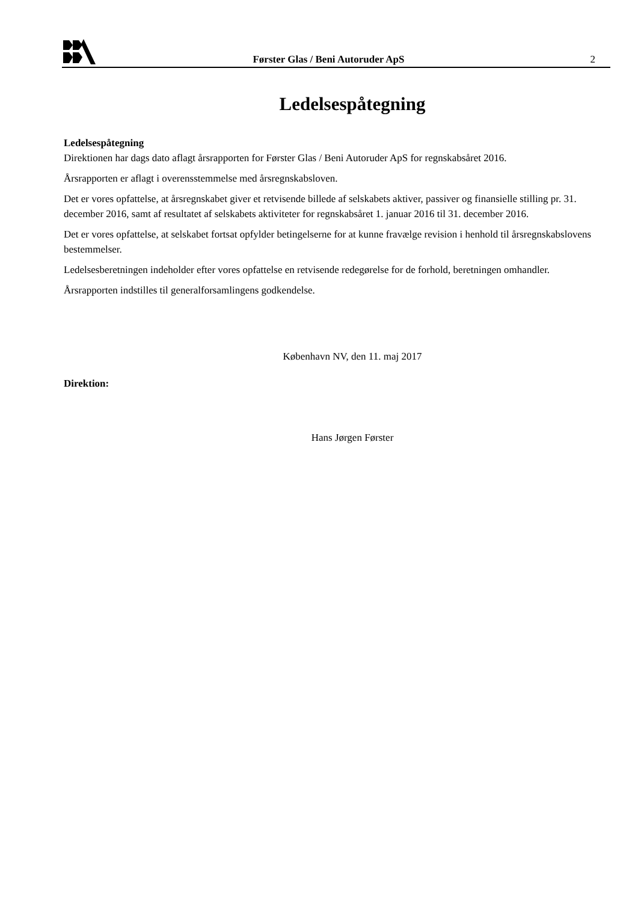Førster Glas / Beni Autoruder ApS
2
Ledelsespåtegning
Ledelsespåtegning
Direktionen har dags dato aflagt årsrapporten for Førster Glas / Beni Autoruder ApS for regnskabsåret 2016.
Årsrapporten er aflagt i overensstemmelse med årsregnskabsloven.
Det er vores opfattelse, at årsregnskabet giver et retvisende billede af selskabets aktiver, passiver og finansielle stilling pr. 31. december 2016, samt af resultatet af selskabets aktiviteter for regnskabsåret 1. januar 2016 til 31. december 2016.
Det er vores opfattelse, at selskabet fortsat opfylder betingelserne for at kunne fravælge revision i henhold til årsregnskabslovens bestemmelser.
Ledelsesberetningen indeholder efter vores opfattelse en retvisende redegørelse for de forhold, beretningen omhandler.
Årsrapporten indstilles til generalforsamlingens godkendelse.
København NV, den 11. maj 2017
Direktion:
Hans Jørgen Førster